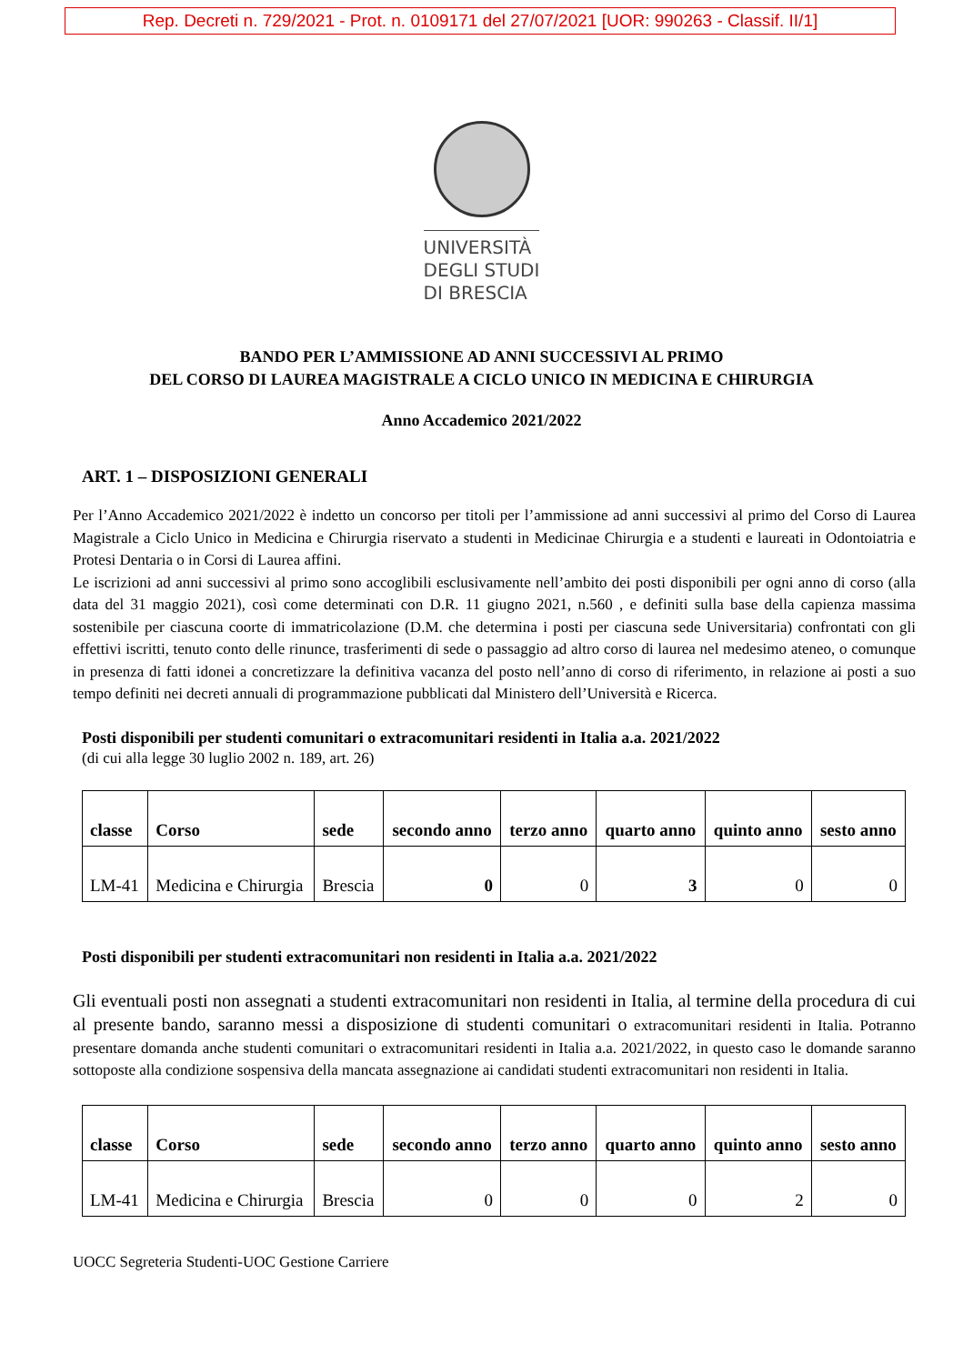Rep. Decreti n. 729/2021 - Prot. n. 0109171 del 27/07/2021 [UOR: 990263 - Classif. II/1]
UNIVERSITÀ
DEGLI STUDI
DI BRESCIA
BANDO PER L’AMMISSIONE AD ANNI SUCCESSIVI AL PRIMO
DEL CORSO DI LAUREA MAGISTRALE A CICLO UNICO IN MEDICINA E CHIRURGIA
Anno Accademico 2021/2022
ART. 1 – DISPOSIZIONI GENERALI
Per l’Anno Accademico 2021/2022 è indetto un concorso per titoli per l’ammissione ad anni successivi al primo del Corso di Laurea Magistrale a Ciclo Unico in Medicina e Chirurgia riservato a studenti in Medicinae Chirurgia e a studenti e laureati in Odontoiatria e Protesi Dentaria o in Corsi di Laurea affini.
Le iscrizioni ad anni successivi al primo sono accoglibili esclusivamente nell’ambito dei posti disponibili per ogni anno di corso (alla data del 31 maggio 2021), così come determinati con D.R. 11 giugno 2021, n.560 , e definiti sulla base della capienza massima sostenibile per ciascuna coorte di immatricolazione (D.M. che determina i posti per ciascuna sede Universitaria) confrontati con gli effettivi iscritti, tenuto conto delle rinunce, trasferimenti di sede o passaggio ad altro corso di laurea nel medesimo ateneo, o comunque in presenza di fatti idonei a concretizzare la definitiva vacanza del posto nell’anno di corso di riferimento, in relazione ai posti a suo tempo definiti nei decreti annuali di programmazione pubblicati dal Ministero dell’Università e Ricerca.
Posti disponibili per studenti comunitari o extracomunitari residenti in Italia a.a. 2021/2022
(di cui alla legge 30 luglio 2002 n. 189, art. 26)
| classe | Corso | sede | secondo anno | terzo anno | quarto anno | quinto anno | sesto anno |
| --- | --- | --- | --- | --- | --- | --- | --- |
| LM-41 | Medicina e Chirurgia | Brescia | 0 | 0 | 3 | 0 | 0 |
Posti disponibili per studenti extracomunitari non residenti in Italia a.a. 2021/2022
Gli eventuali posti non assegnati a studenti extracomunitari non residenti in Italia, al termine della procedura di cui al presente bando, saranno messi a disposizione di studenti comunitari o extracomunitari residenti in Italia. Potranno presentare domanda anche studenti comunitari o extracomunitari residenti in Italia a.a. 2021/2022, in questo caso le domande saranno sottoposte alla condizione sospensiva della mancata assegnazione ai candidati studenti extracomunitari non residenti in Italia.
| classe | Corso | sede | secondo anno | terzo anno | quarto anno | quinto anno | sesto anno |
| --- | --- | --- | --- | --- | --- | --- | --- |
| LM-41 | Medicina e Chirurgia | Brescia | 0 | 0 | 0 | 2 | 0 |
UOCC Segreteria Studenti-UOC Gestione Carriere